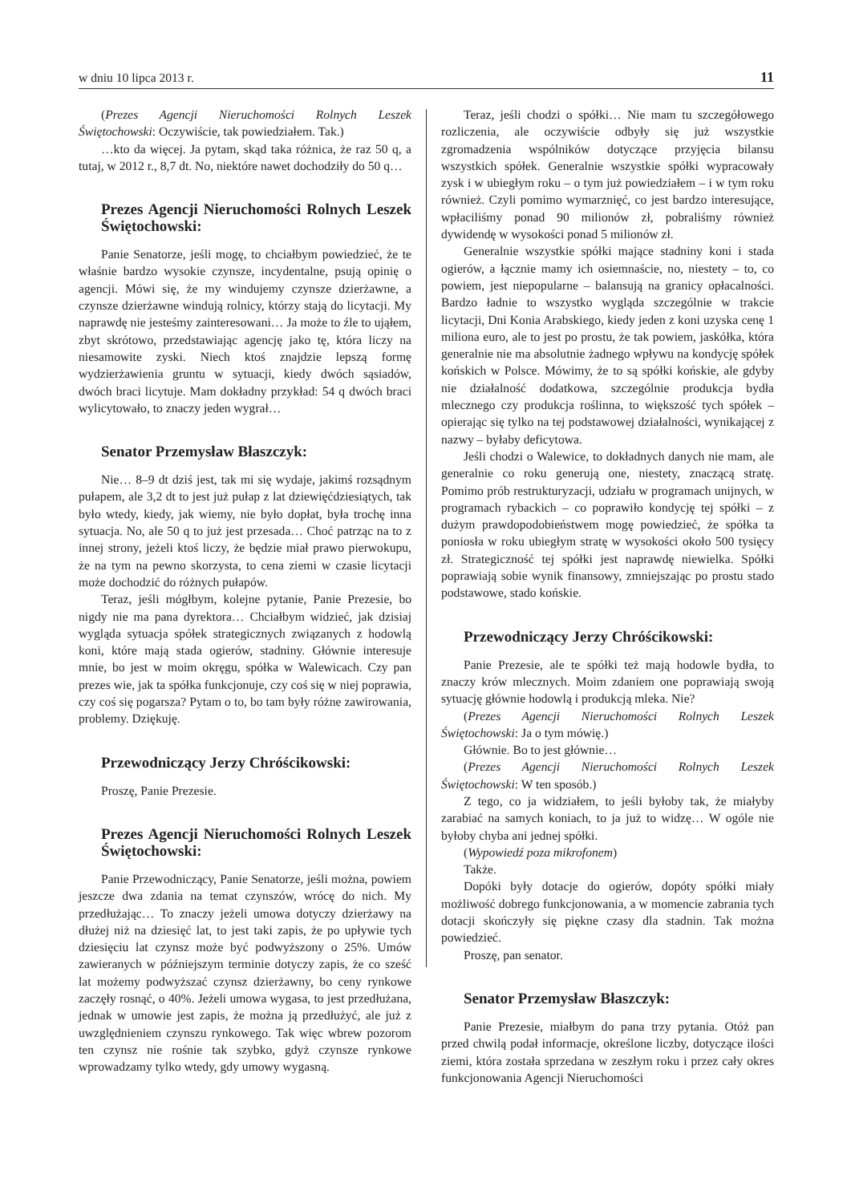w dniu 10 lipca 2013 r. 11
(Prezes Agencji Nieruchomości Rolnych Leszek Świętochowski: Oczywiście, tak powiedziałem. Tak.)
…kto da więcej. Ja pytam, skąd taka różnica, że raz 50 q, a tutaj, w 2012 r., 8,7 dt. No, niektóre nawet dochodziły do 50 q…
Prezes Agencji Nieruchomości Rolnych Leszek Świętochowski:
Panie Senatorze, jeśli mogę, to chciałbym powiedzieć, że te właśnie bardzo wysokie czynsze, incydentalne, psują opinię o agencji. Mówi się, że my windujemy czynsze dzierżawne, a czynsze dzierżawne windują rolnicy, którzy stają do licytacji. My naprawdę nie jesteśmy zainteresowani… Ja może to źle to ująłem, zbyt skrótowo, przedstawiając agencję jako tę, która liczy na niesamowite zyski. Niech ktoś znajdzie lepszą formę wydzierżawienia gruntu w sytuacji, kiedy dwóch sąsiadów, dwóch braci licytuje. Mam dokładny przykład: 54 q dwóch braci wylicytowało, to znaczy jeden wygrał…
Senator Przemysław Błaszczyk:
Nie… 8–9 dt dziś jest, tak mi się wydaje, jakimś rozsądnym pułapem, ale 3,2 dt to jest już pułap z lat dziewięćdziesiątych, tak było wtedy, kiedy, jak wiemy, nie było dopłat, była trochę inna sytuacja. No, ale 50 q to już jest przesada… Choć patrząc na to z innej strony, jeżeli ktoś liczy, że będzie miał prawo pierwokupu, że na tym na pewno skorzysta, to cena ziemi w czasie licytacji może dochodzić do różnych pułapów.
Teraz, jeśli mógłbym, kolejne pytanie, Panie Prezesie, bo nigdy nie ma pana dyrektora… Chciałbym widzieć, jak dzisiaj wygląda sytuacja spółek strategicznych związanych z hodowlą koni, które mają stada ogierów, stadniny. Głównie interesuje mnie, bo jest w moim okręgu, spółka w Walewicach. Czy pan prezes wie, jak ta spółka funkcjonuje, czy coś się w niej poprawia, czy coś się pogarsza? Pytam o to, bo tam były różne zawirowania, problemy. Dziękuję.
Przewodniczący Jerzy Chróścikowski:
Proszę, Panie Prezesie.
Prezes Agencji Nieruchomości Rolnych Leszek Świętochowski:
Panie Przewodniczący, Panie Senatorze, jeśli można, powiem jeszcze dwa zdania na temat czynszów, wrócę do nich. My przedłużając… To znaczy jeżeli umowa dotyczy dzierżawy na dłużej niż na dziesięć lat, to jest taki zapis, że po upływie tych dziesięciu lat czynsz może być podwyższony o 25%. Umów zawieranych w późniejszym terminie dotyczy zapis, że co sześć lat możemy podwyższać czynsz dzierżawny, bo ceny rynkowe zaczęły rosnąć, o 40%. Jeżeli umowa wygasa, to jest przedłużana, jednak w umowie jest zapis, że można ją przedłużyć, ale już z uwzględnieniem czynszu rynkowego. Tak więc wbrew pozorom ten czynsz nie rośnie tak szybko, gdyż czynsze rynkowe wprowadzamy tylko wtedy, gdy umowy wygasną.
Teraz, jeśli chodzi o spółki… Nie mam tu szczegółowego rozliczenia, ale oczywiście odbyły się już wszystkie zgromadzenia wspólników dotyczące przyjęcia bilansu wszystkich spółek. Generalnie wszystkie spółki wypracowały zysk i w ubiegłym roku – o tym już powiedziałem – i w tym roku również. Czyli pomimo wymarznięć, co jest bardzo interesujące, wpłaciliśmy ponad 90 milionów zł, pobraliśmy również dywidendę w wysokości ponad 5 milionów zł.
Generalnie wszystkie spółki mające stadniny koni i stada ogierów, a łącznie mamy ich osiemnaście, no, niestety – to, co powiem, jest niepopularne – balansują na granicy opłacalności. Bardzo ładnie to wszystko wygląda szczególnie w trakcie licytacji, Dni Konia Arabskiego, kiedy jeden z koni uzyska cenę 1 miliona euro, ale to jest po prostu, że tak powiem, jaskółka, która generalnie nie ma absolutnie żadnego wpływu na kondycję spółek końskich w Polsce. Mówimy, że to są spółki końskie, ale gdyby nie działalność dodatkowa, szczególnie produkcja bydła mlecznego czy produkcja roślinna, to większość tych spółek – opierając się tylko na tej podstawowej działalności, wynikającej z nazwy – byłaby deficytowa.
Jeśli chodzi o Walewice, to dokładnych danych nie mam, ale generalnie co roku generują one, niestety, znaczącą stratę. Pomimo prób restrukturyzacji, udziału w programach unijnych, w programach rybackich – co poprawiło kondycję tej spółki – z dużym prawdopodobieństwem mogę powiedzieć, że spółka ta poniosła w roku ubiegłym stratę w wysokości około 500 tysięcy zł. Strategiczność tej spółki jest naprawdę niewielka. Spółki poprawiają sobie wynik finansowy, zmniejszając po prostu stado podstawowe, stado końskie.
Przewodniczący Jerzy Chróścikowski:
Panie Prezesie, ale te spółki też mają hodowle bydła, to znaczy krów mlecznych. Moim zdaniem one poprawiają swoją sytuację głównie hodowlą i produkcją mleka. Nie?
(Prezes Agencji Nieruchomości Rolnych Leszek Świętochowski: Ja o tym mówię.)
Głównie. Bo to jest głównie…
(Prezes Agencji Nieruchomości Rolnych Leszek Świętochowski: W ten sposób.)
Z tego, co ja widziałem, to jeśli byłoby tak, że miałyby zarabiać na samych koniach, to ja już to widzę… W ogóle nie byłoby chyba ani jednej spółki.
(Wypowiedź poza mikrofonem)
Także.
Dopóki były dotacje do ogierów, dopóty spółki miały możliwość dobrego funkcjonowania, a w momencie zabrania tych dotacji skończyły się piękne czasy dla stadnin. Tak można powiedzieć.
Proszę, pan senator.
Senator Przemysław Błaszczyk:
Panie Prezesie, miałbym do pana trzy pytania. Otóż pan przed chwilą podał informacje, określone liczby, dotyczące ilości ziemi, która została sprzedana w zeszłym roku i przez cały okres funkcjonowania Agencji Nieruchomości